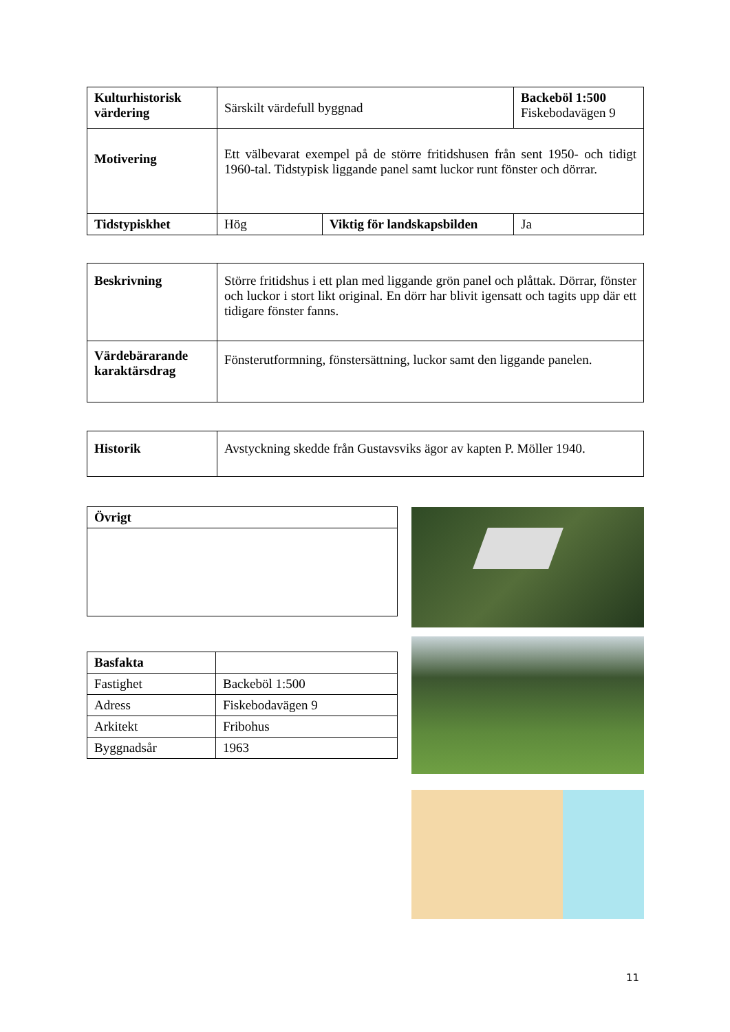| Kulturhistorisk värdering | Särskilt värdefull byggnad | | Backeböl 1:500 Fiskebodavägen 9 |
| Motivering | Ett välbevarat exempel på de större fritidshusen från sent 1950- och tidigt 1960-tal. Tidstypisk liggande panel samt luckor runt fönster och dörrar. | | |
| Tidstypiskhet | Hög | Viktig för landskapsbilden | Ja |
| Beskrivning | Större fritidshus i ett plan med liggande grön panel och plåttak. Dörrar, fönster och luckor i stort likt original. En dörr har blivit igensatt och tagits upp där ett tidigare fönster fanns. |
| Värdebärarande karaktärsdrag | Fönsterutformning, fönstersättning, luckor samt den liggande panelen. |
| Historik | Avstyckning skedde från Gustavsviks ägor av kapten P. Möller 1940. |
| Övrigt |
| Basfakta | |
| Fastighet | Backeböl 1:500 |
| Adress | Fiskebodavägen 9 |
| Arkitekt | Fribohus |
| Byggnadsår | 1963 |
11